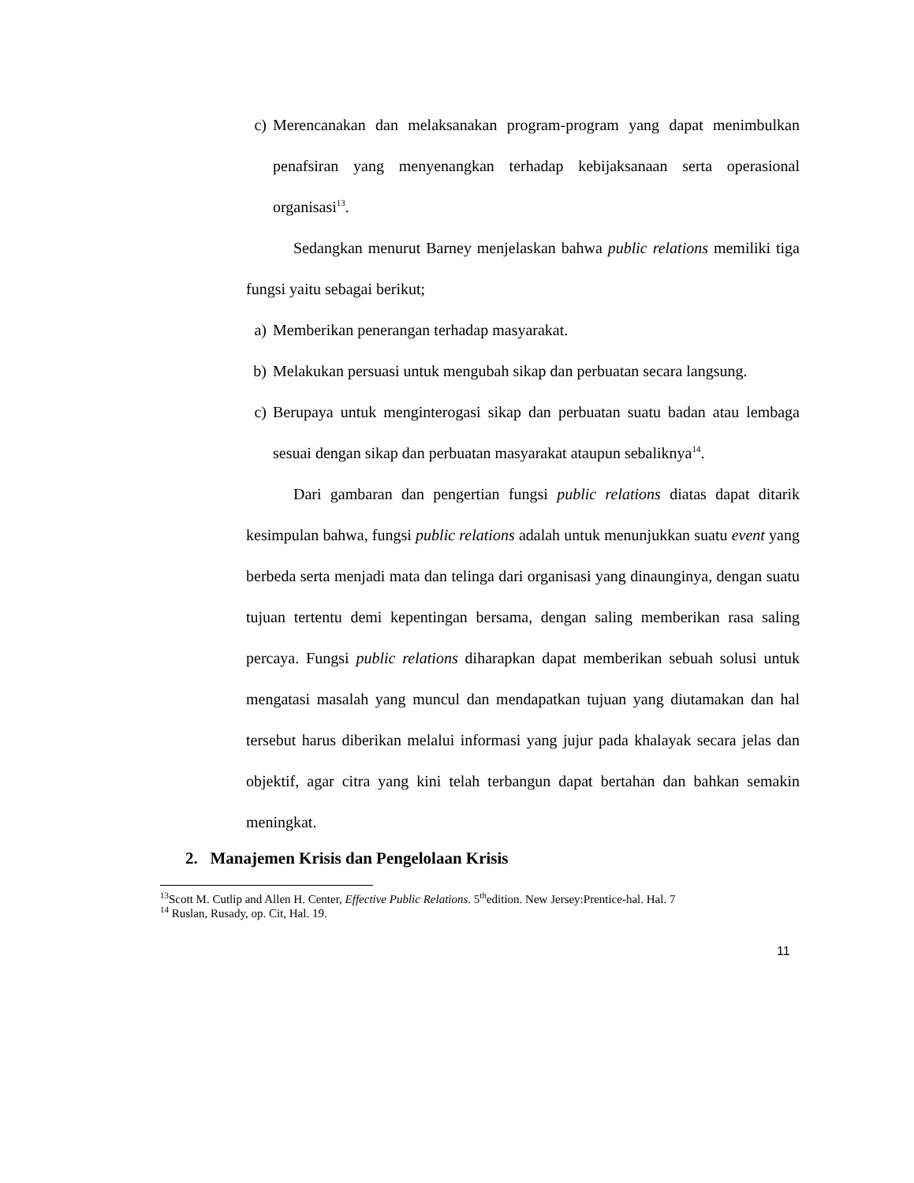c) Merencanakan dan melaksanakan program-program yang dapat menimbulkan penafsiran yang menyenangkan terhadap kebijaksanaan serta operasional organisasi<sup>13</sup>.
Sedangkan menurut Barney menjelaskan bahwa public relations memiliki tiga fungsi yaitu sebagai berikut;
a) Memberikan penerangan terhadap masyarakat.
b) Melakukan persuasi untuk mengubah sikap dan perbuatan secara langsung.
c) Berupaya untuk menginterogasi sikap dan perbuatan suatu badan atau lembaga sesuai dengan sikap dan perbuatan masyarakat ataupun sebaliknya<sup>14</sup>.
Dari gambaran dan pengertian fungsi public relations diatas dapat ditarik kesimpulan bahwa, fungsi public relations adalah untuk menunjukkan suatu event yang berbeda serta menjadi mata dan telinga dari organisasi yang dinaunginya, dengan suatu tujuan tertentu demi kepentingan bersama, dengan saling memberikan rasa saling percaya. Fungsi public relations diharapkan dapat memberikan sebuah solusi untuk mengatasi masalah yang muncul dan mendapatkan tujuan yang diutamakan dan hal tersebut harus diberikan melalui informasi yang jujur pada khalayak secara jelas dan objektif, agar citra yang kini telah terbangun dapat bertahan dan bahkan semakin meningkat.
2. Manajemen Krisis dan Pengelolaan Krisis
<sup>13</sup> Scott M. Cutlip and Allen H. Center, Effective Public Relations. 5<sup>th</sup>edition. New Jersey:Prentice-hal. Hal. 7
<sup>14</sup> Ruslan, Rusady, op. Cit, Hal. 19.
11